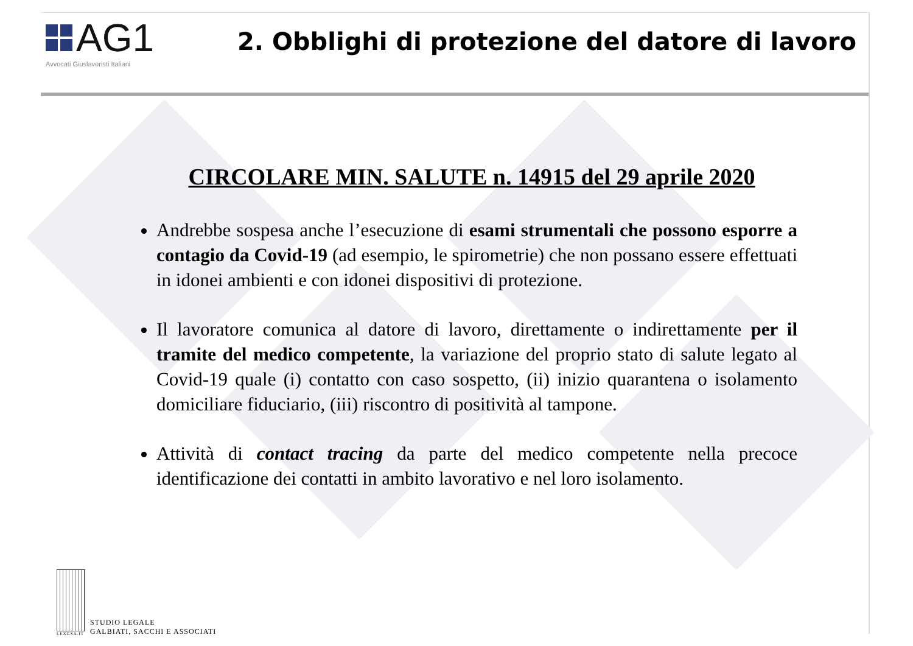AG1
Avvocati Giuslavoristi Italiani
2. Obblighi di protezione del datore di lavoro
CIRCOLARE MIN. SALUTE n. 14915 del 29 aprile 2020
Andrebbe sospesa anche l’esecuzione di esami strumentali che possono esporre a contagio da Covid-19 (ad esempio, le spirometrie) che non possano essere effettuati in idonei ambienti e con idonei dispositivi di protezione.
Il lavoratore comunica al datore di lavoro, direttamente o indirettamente per il tramite del medico competente, la variazione del proprio stato di salute legato al Covid-19 quale (i) contatto con caso sospetto, (ii) inizio quarantena o isolamento domiciliare fiduciario, (iii) riscontro di positività al tampone.
Attività di contact tracing da parte del medico competente nella precoce identificazione dei contatti in ambito lavorativo e nel loro isolamento.
LEXGSA.IT
STUDIO LEGALE
GALBIATI, SACCHI E ASSOCIATI